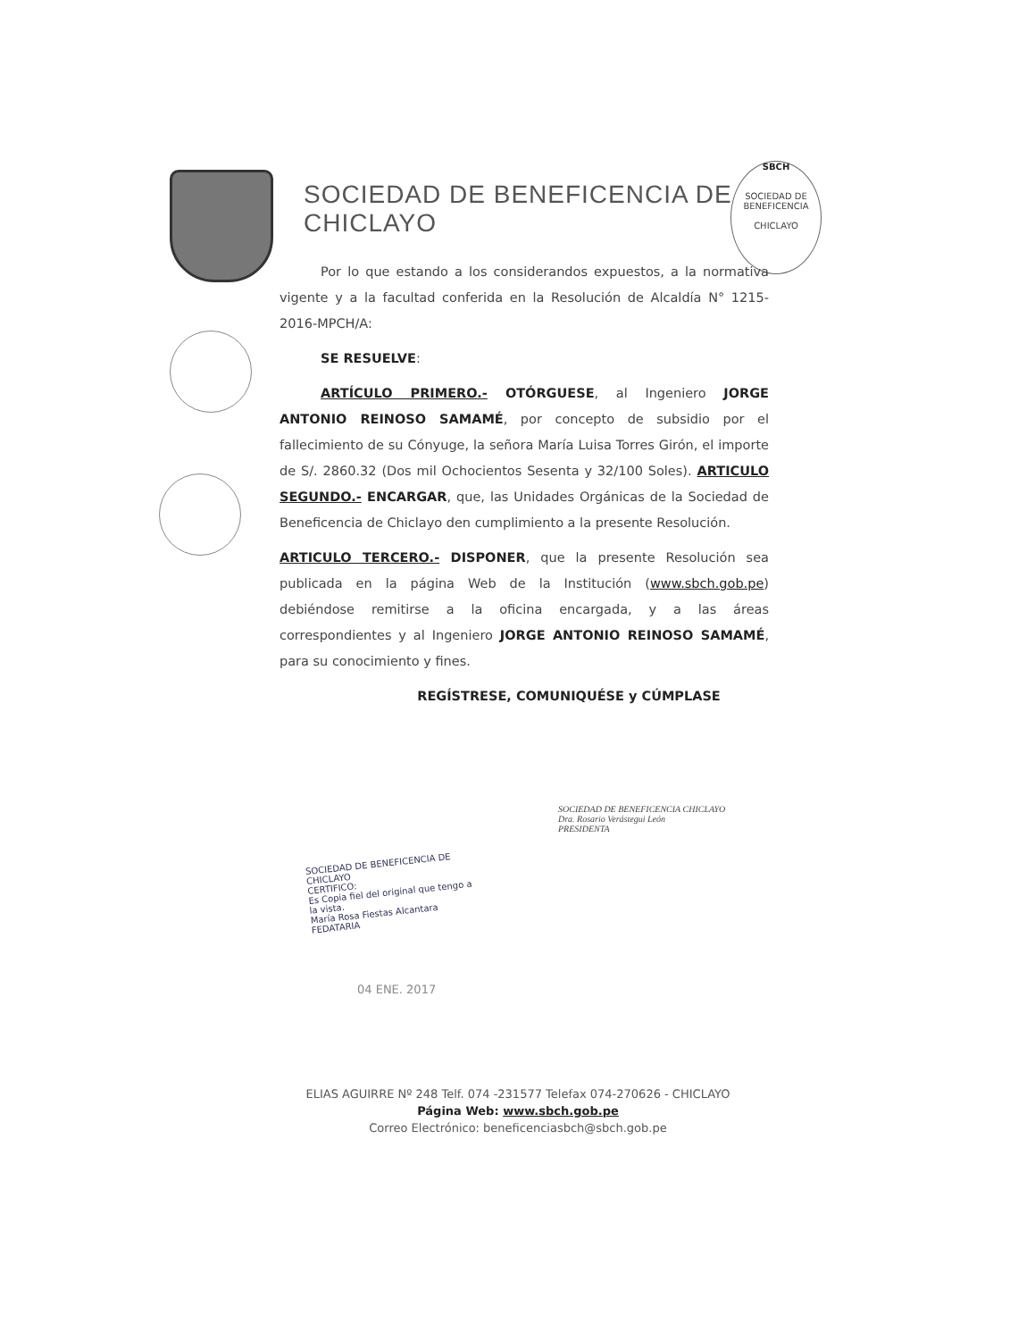SOCIEDAD DE BENEFICENCIA DE CHICLAYO
SBCH
SOCIEDAD DE BENEFICENCIA
CHICLAYO
Por lo que estando a los considerandos expuestos, a la normativa vigente y a la facultad conferida en la Resolución de Alcaldía N° 1215-2016-MPCH/A:
SE RESUELVE:
ARTÍCULO PRIMERO.- OTÓRGUESE, al Ingeniero JORGE ANTONIO REINOSO SAMAMÉ, por concepto de subsidio por el fallecimiento de su Cónyuge, la señora María Luisa Torres Girón, el importe de S/. 2860.32 (Dos mil Ochocientos Sesenta y 32/100 Soles). ARTICULO SEGUNDO.- ENCARGAR, que, las Unidades Orgánicas de la Sociedad de Beneficencia de Chiclayo den cumplimiento a la presente Resolución.
ARTICULO TERCERO.- DISPONER, que la presente Resolución sea publicada en la página Web de la Institución (www.sbch.gob.pe) debiéndose remitirse a la oficina encargada, y a las áreas correspondientes y al Ingeniero JORGE ANTONIO REINOSO SAMAMÉ, para su conocimiento y fines.
REGÍSTRESE, COMUNIQUÉSE y CÚMPLASE
SOCIEDAD DE BENEFICENCIA CHICLAYO
Dra. Rosario Verástegui León
PRESIDENTA
SOCIEDAD DE BENEFICENCIA DE CHICLAYO
CERTIFICO:
Es Copia fiel del original que tengo a la vista.
María Rosa Fiestas Alcantara
FEDATARIA
04 ENE. 2017
ELIAS AGUIRRE Nº 248 Telf. 074 -231577 Telefax 074-270626 - CHICLAYO
Página Web: www.sbch.gob.pe
Correo Electrónico: beneficenciasbch@sbch.gob.pe